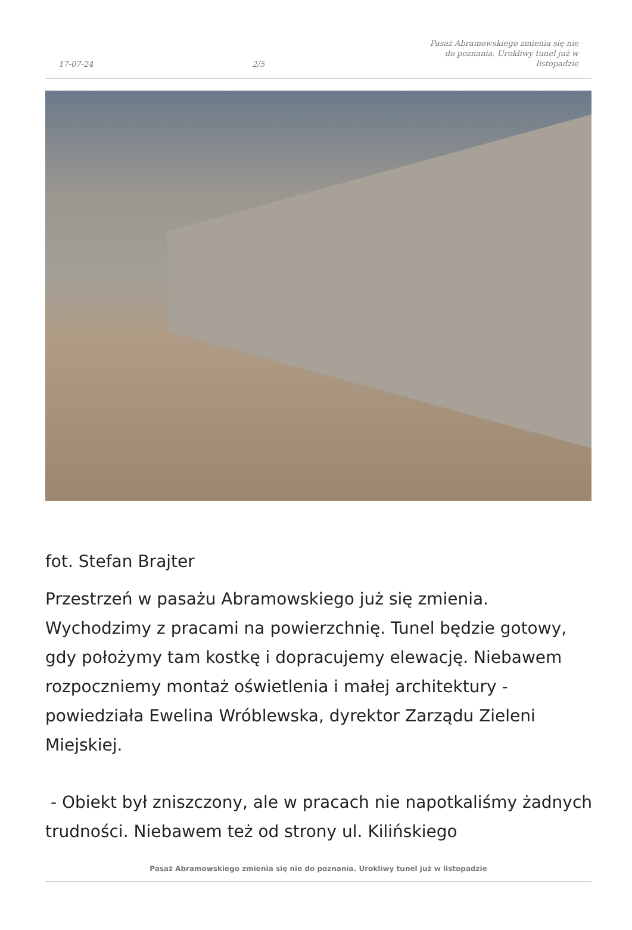17-07-24 2/5 Pasaż Abramowskiego zmienia się nie do poznania. Urokliwy tunel już w listopadzie
fot. Stefan Brajter
Przestrzeń w pasażu Abramowskiego już się zmienia. Wychodzimy z pracami na powierzchnię. Tunel będzie gotowy, gdy położymy tam kostkę i dopracujemy elewację. Niebawem rozpoczniemy montaż oświetlenia i małej architektury - powiedziała Ewelina Wróblewska, dyrektor Zarządu Zieleni Miejskiej.
- Obiekt był zniszczony, ale w pracach nie napotkaliśmy żadnych trudności. Niebawem też od strony ul. Kilińskiego
Pasaż Abramowskiego zmienia się nie do poznania. Urokliwy tunel już w listopadzie